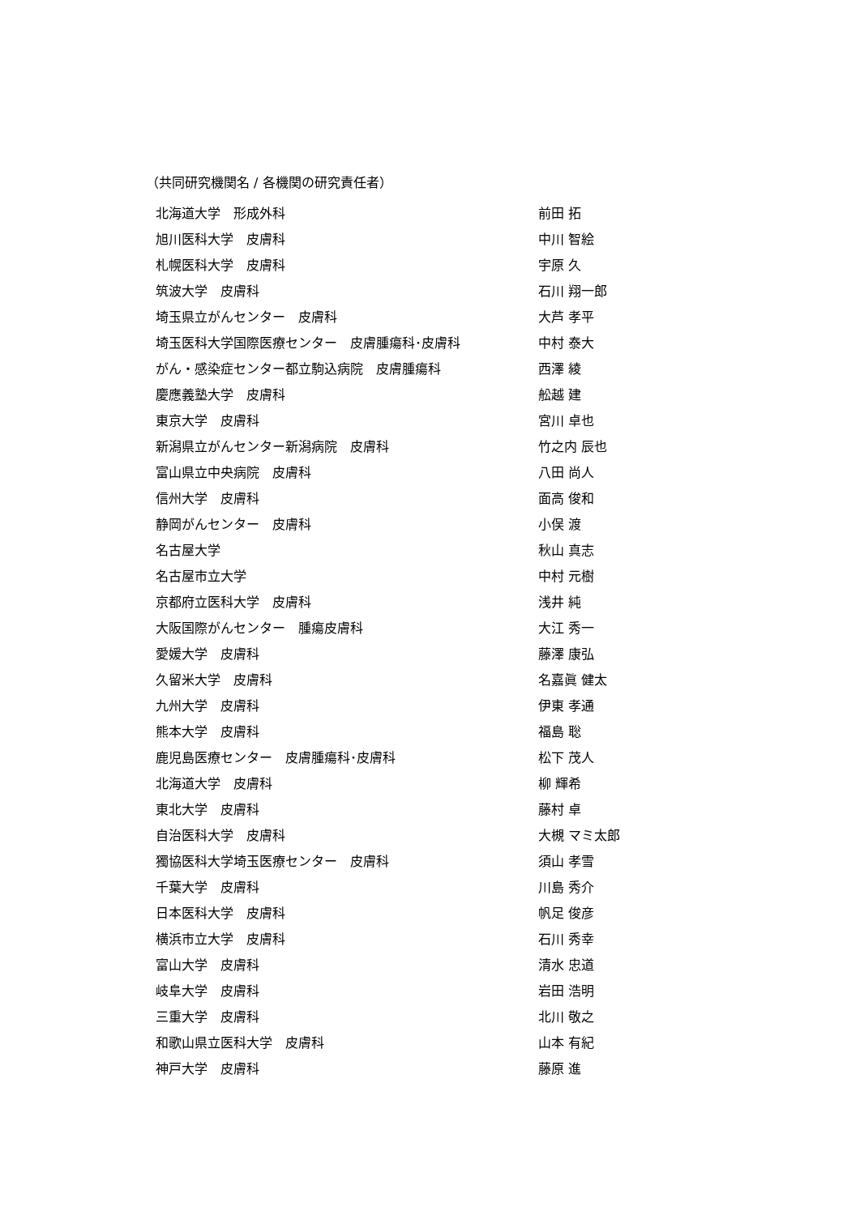（共同研究機関名 / 各機関の研究責任者）
| 北海道大学 形成外科 | 前田 拓 |
| 旭川医科大学 皮膚科 | 中川 智絵 |
| 札幌医科大学 皮膚科 | 宇原 久 |
| 筑波大学 皮膚科 | 石川 翔一郎 |
| 埼玉県立がんセンター 皮膚科 | 大芦 孝平 |
| 埼玉医科大学国際医療センター 皮膚腫瘍科･皮膚科 | 中村 泰大 |
| がん・感染症センター都立駒込病院 皮膚腫瘍科 | 西澤 綾 |
| 慶應義塾大学 皮膚科 | 舩越 建 |
| 東京大学 皮膚科 | 宮川 卓也 |
| 新潟県立がんセンター新潟病院 皮膚科 | 竹之内 辰也 |
| 富山県立中央病院 皮膚科 | 八田 尚人 |
| 信州大学 皮膚科 | 面高 俊和 |
| 静岡がんセンター 皮膚科 | 小俣 渡 |
| 名古屋大学 | 秋山 真志 |
| 名古屋市立大学 | 中村 元樹 |
| 京都府立医科大学 皮膚科 | 浅井 純 |
| 大阪国際がんセンター 腫瘍皮膚科 | 大江 秀一 |
| 愛媛大学 皮膚科 | 藤澤 康弘 |
| 久留米大学 皮膚科 | 名嘉眞 健太 |
| 九州大学 皮膚科 | 伊東 孝通 |
| 熊本大学 皮膚科 | 福島 聡 |
| 鹿児島医療センター 皮膚腫瘍科･皮膚科 | 松下 茂人 |
| 北海道大学 皮膚科 | 柳 輝希 |
| 東北大学 皮膚科 | 藤村 卓 |
| 自治医科大学 皮膚科 | 大槻 マミ太郎 |
| 獨協医科大学埼玉医療センター 皮膚科 | 須山 孝雪 |
| 千葉大学 皮膚科 | 川島 秀介 |
| 日本医科大学 皮膚科 | 帆足 俊彦 |
| 横浜市立大学 皮膚科 | 石川 秀幸 |
| 富山大学 皮膚科 | 清水 忠道 |
| 岐阜大学 皮膚科 | 岩田 浩明 |
| 三重大学 皮膚科 | 北川 敬之 |
| 和歌山県立医科大学 皮膚科 | 山本 有紀 |
| 神戸大学 皮膚科 | 藤原 進 |